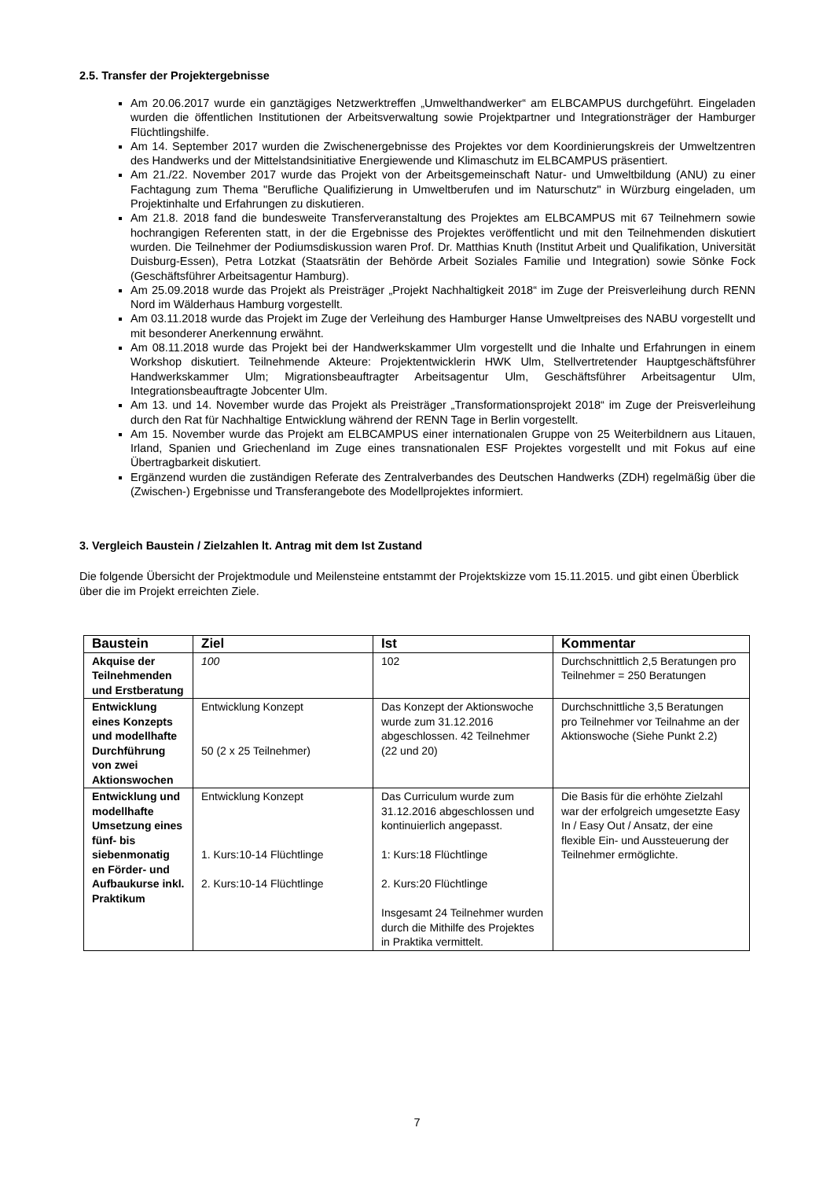2.5. Transfer der Projektergebnisse
Am 20.06.2017 wurde ein ganztägiges Netzwerktreffen „Umwelthandwerker“ am ELBCAMPUS durchgeführt. Eingeladen wurden die öffentlichen Institutionen der Arbeitsverwaltung sowie Projektpartner und Integrationsträger der Hamburger Flüchtlingshilfe.
Am 14. September 2017 wurden die Zwischenergebnisse des Projektes vor dem Koordinierungskreis der Umweltzentren des Handwerks und der Mittelstandsinitiative Energiewende und Klimaschutz im ELBCAMPUS präsentiert.
Am 21./22. November 2017 wurde das Projekt von der Arbeitsgemeinschaft Natur- und Umweltbildung (ANU) zu einer Fachtagung zum Thema "Berufliche Qualifizierung in Umweltberufen und im Naturschutz" in Würzburg eingeladen, um Projektinhalte und Erfahrungen zu diskutieren.
Am 21.8. 2018 fand die bundesweite Transferveranstaltung des Projektes am ELBCAMPUS mit 67 Teilnehmern sowie hochrangigen Referenten statt, in der die Ergebnisse des Projektes veröffentlicht und mit den Teilnehmenden diskutiert wurden. Die Teilnehmer der Podiumsdiskussion waren Prof. Dr. Matthias Knuth (Institut Arbeit und Qualifikation, Universität Duisburg-Essen), Petra Lotzkat (Staatsrätin der Behörde Arbeit Soziales Familie und Integration) sowie Sönke Fock (Geschäftsführer Arbeitsagentur Hamburg).
Am 25.09.2018 wurde das Projekt als Preisträger „Projekt Nachhaltigkeit 2018“ im Zuge der Preisverleihung durch RENN Nord im Wälderhaus Hamburg vorgestellt.
Am 03.11.2018 wurde das Projekt im Zuge der Verleihung des Hamburger Hanse Umweltpreises des NABU vorgestellt und mit besonderer Anerkennung erwähnt.
Am 08.11.2018 wurde das Projekt bei der Handwerkskammer Ulm vorgestellt und die Inhalte und Erfahrungen in einem Workshop diskutiert. Teilnehmende Akteure: Projektentwicklerin HWK Ulm, Stellvertretender Hauptgeschäftsführer Handwerkskammer Ulm; Migrationsbeauftragter Arbeitsagentur Ulm, Geschäftsführer Arbeitsagentur Ulm, Integrationsbeauftragte Jobcenter Ulm.
Am 13. und 14. November wurde das Projekt als Preisträger „Transformationsprojekt 2018“ im Zuge der Preisverleihung durch den Rat für Nachhaltige Entwicklung während der RENN Tage in Berlin vorgestellt.
Am 15. November wurde das Projekt am ELBCAMPUS einer internationalen Gruppe von 25 Weiterbildnern aus Litauen, Irland, Spanien und Griechenland im Zuge eines transnationalen ESF Projektes vorgestellt und mit Fokus auf eine Übertragbarkeit diskutiert.
Ergänzend wurden die zuständigen Referate des Zentralverbandes des Deutschen Handwerks (ZDH) regelmäßig über die (Zwischen-) Ergebnisse und Transferangebote des Modellprojektes informiert.
3. Vergleich Baustein / Zielzahlen lt. Antrag mit dem Ist Zustand
Die folgende Übersicht der Projektmodule und Meilensteine entstammt der Projektskizze vom 15.11.2015. und gibt einen Überblick über die im Projekt erreichten Ziele.
| Baustein | Ziel | Ist | Kommentar |
| --- | --- | --- | --- |
| Akquise der Teilnehmenden und Erstberatung | 100 | 102 | Durchschnittlich 2,5 Beratungen pro Teilnehmer = 250 Beratungen |
| Entwicklung eines Konzepts und modellhafte Durchführung von zwei Aktionswochen | Entwicklung Konzept 50 (2 x 25 Teilnehmer) | Das Konzept der Aktionswoche wurde zum 31.12.2016 abgeschlossen. 42 Teilnehmer (22 und 20) | Durchschnittliche 3,5 Beratungen pro Teilnehmer vor Teilnahme an der Aktionswoche (Siehe Punkt 2.2) |
| Entwicklung und modellhafte Umsetzung eines fünf- bis siebenmonatig en Förder- und Aufbaukurse inkl. Praktikum | Entwicklung Konzept 1. Kurs:10-14 Flüchtlinge 2. Kurs:10-14 Flüchtlinge | Das Curriculum wurde zum 31.12.2016 abgeschlossen und kontinuierlich angepasst. 1: Kurs:18 Flüchtlinge 2. Kurs:20 Flüchtlinge Insgesamt 24 Teilnehmer wurden durch die Mithilfe des Projektes in Praktika vermittelt. | Die Basis für die erhöhte Zielzahl war der erfolgreich umgesetzte Easy In / Easy Out / Ansatz, der eine flexible Ein- und Aussteuerung der Teilnehmer ermöglichte. |
7